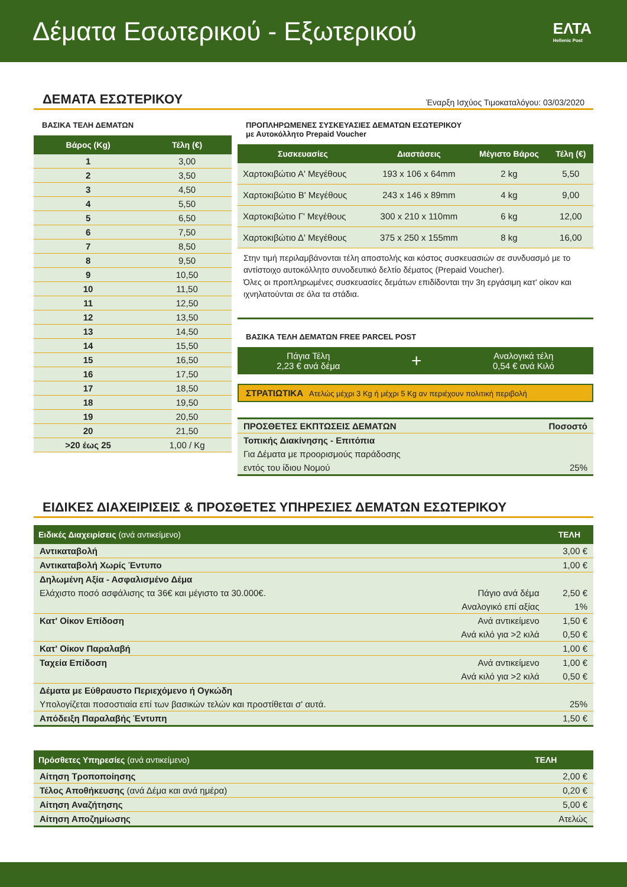Δέματα Εσωτερικού - Εξωτερικού
ΕΛΤΑ
Hellenic Post
ΔΕΜΑΤΑ ΕΣΩΤΕΡΙΚΟΥ
Έναρξη Ισχύος Τιμοκαταλόγου: 03/03/2020
ΒΑΣΙΚΑ ΤΕΛΗ ΔΕΜΑΤΩΝ
| Βάρος (Kg) | Τέλη (€) |
| --- | --- |
| 1 | 3,00 |
| 2 | 3,50 |
| 3 | 4,50 |
| 4 | 5,50 |
| 5 | 6,50 |
| 6 | 7,50 |
| 7 | 8,50 |
| 8 | 9,50 |
| 9 | 10,50 |
| 10 | 11,50 |
| 11 | 12,50 |
| 12 | 13,50 |
| 13 | 14,50 |
| 14 | 15,50 |
| 15 | 16,50 |
| 16 | 17,50 |
| 17 | 18,50 |
| 18 | 19,50 |
| 19 | 20,50 |
| 20 | 21,50 |
| >20 έως 25 | 1,00 / Kg |
ΠΡΟΠΛΗΡΩΜΕΝΕΣ ΣΥΣΚΕΥΑΣΙΕΣ ΔΕΜΑΤΩΝ ΕΣΩΤΕΡΙΚΟΥ
με Αυτοκόλλητο Prepaid Voucher
| Συσκευασίες | Διαστάσεις | Μέγιστο Βάρος | Τέλη (€) |
| --- | --- | --- | --- |
| Χαρτοκιβώτιο Α' Μεγέθους | 193 x 106 x 64mm | 2 kg | 5,50 |
| Χαρτοκιβώτιο Β' Μεγέθους | 243 x 146 x 89mm | 4 kg | 9,00 |
| Χαρτοκιβώτιο Γ' Μεγέθους | 300 x 210 x 110mm | 6 kg | 12,00 |
| Χαρτοκιβώτιο Δ' Μεγέθους | 375 x 250 x 155mm | 8 kg | 16,00 |
Στην τιμή περιλαμβάνονται τέλη αποστολής και κόστος συσκευασιών σε συνδυασμό με το αντίστοιχο αυτοκόλλητο συνοδευτικό δελτίο δέματος (Prepaid Voucher).
Όλες οι προπληρωμένες συσκευασίες δεμάτων επιδίδονται την 3η εργάσιμη κατ' οίκον και ιχνηλατούνται σε όλα τα στάδια.
ΒΑΣΙΚΑ ΤΕΛΗ ΔΕΜΑΤΩΝ FREE PARCEL POST
Πάγια Τέλη
2,23 € ανά δέμα
+
Αναλογικά τέλη
0,54 € ανά Κιλό
ΣΤΡΑΤΙΩΤΙΚΑ Ατελώς μέχρι 3 Kg ή μέχρι 5 Kg αν περιέχουν πολιτική περιβολή
| ΠΡΟΣΘΕΤΕΣ ΕΚΠΤΩΣΕΙΣ ΔΕΜΑΤΩΝ | Ποσοστό |
| Τοπικής Διακίνησης - Επιτόπια | |
| Για Δέματα με προορισμούς παράδοσης | |
| εντός του ίδιου Νομού | 25% |
ΕΙΔΙΚΕΣ ΔΙΑΧΕΙΡΙΣΕΙΣ & ΠΡΟΣΘΕΤΕΣ ΥΠΗΡΕΣΙΕΣ ΔΕΜΑΤΩΝ ΕΣΩΤΕΡΙΚΟΥ
| Ειδικές Διαχειρίσεις (ανά αντικείμενο) | | ΤΕΛΗ |
| --- | --- | --- |
| Αντικαταβολή | | 3,00 € |
| Αντικαταβολή Χωρίς Έντυπο | | 1,00 € |
| Δηλωμένη Αξία - Ασφαλισμένο Δέμα | | |
| Ελάχιστο ποσό ασφάλισης τα 36€ και μέγιστο τα 30.000€. | Πάγιο ανά δέμα | 2,50 € |
| | Αναλογικό επί αξίας | 1% |
| Κατ' Οίκον Επίδοση | Ανά αντικείμενο | 1,50 € |
| | Ανά κιλό για >2 κιλά | 0,50 € |
| Κατ' Οίκον Παραλαβή | | 1,00 € |
| Ταχεία Επίδοση | Ανά αντικείμενο | 1,00 € |
| | Ανά κιλό για >2 κιλά | 0,50 € |
| Δέματα με Εύθραυστο Περιεχόμενο ή Ογκώδη | | |
| Υπολογίζεται ποσοστιαία επί των βασικών τελών και προστίθεται σ' αυτά. | | 25% |
| Απόδειξη Παραλαβής Έντυπη | | 1,50 € |
| Πρόσθετες Υπηρεσίες (ανά αντικείμενο) | ΤΕΛΗ |
| --- | --- |
| Αίτηση Τροποποίησης | 2,00 € |
| Τέλος Αποθήκευσης (ανά Δέμα και ανά ημέρα) | 0,20 € |
| Αίτηση Αναζήτησης | 5,00 € |
| Αίτηση Αποζημίωσης | Ατελώς |